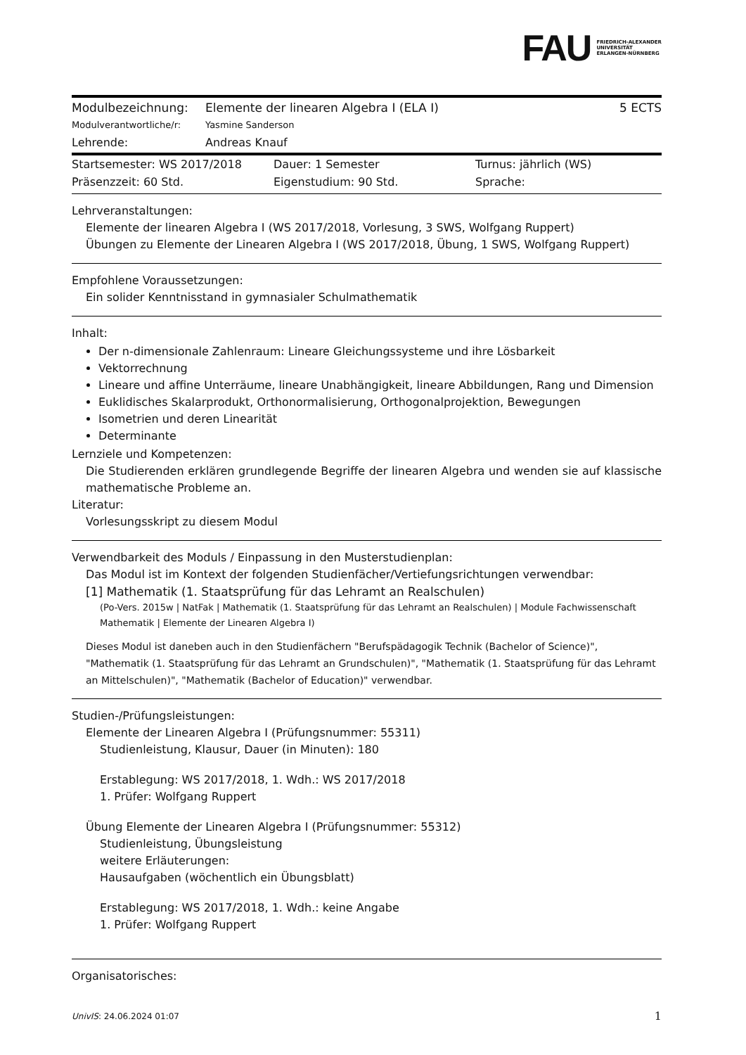FAU FRIEDRICH-ALEXANDER
UNIVERSITÄT
ERLANGEN-NÜRNBERG
Modulbezeichnung: Elemente der linearen Algebra I (ELA I) 5 ECTS
Modulverantwortliche/r: Yasmine Sanderson
Lehrende: Andreas Knauf
Startsemester: WS 2017/2018 Dauer: 1 Semester Turnus: jährlich (WS)
Präsenzzeit: 60 Std. Eigenstudium: 90 Std. Sprache:
Lehrveranstaltungen:
Elemente der linearen Algebra I (WS 2017/2018, Vorlesung, 3 SWS, Wolfgang Ruppert)
Übungen zu Elemente der Linearen Algebra I (WS 2017/2018, Übung, 1 SWS, Wolfgang Ruppert)
Empfohlene Voraussetzungen:
Ein solider Kenntnisstand in gymnasialer Schulmathematik
Inhalt:
Der n-dimensionale Zahlenraum: Lineare Gleichungssysteme und ihre Lösbarkeit
Vektorrechnung
Lineare und affine Unterräume, lineare Unabhängigkeit, lineare Abbildungen, Rang und Dimension
Euklidisches Skalarprodukt, Orthonormalisierung, Orthogonalprojektion, Bewegungen
Isometrien und deren Linearität
Determinante
Lernziele und Kompetenzen:
Die Studierenden erklären grundlegende Begriffe der linearen Algebra und wenden sie auf klassische mathematische Probleme an.
Literatur:
Vorlesungsskript zu diesem Modul
Verwendbarkeit des Moduls / Einpassung in den Musterstudienplan:
Das Modul ist im Kontext der folgenden Studienfächer/Vertiefungsrichtungen verwendbar:
[1] Mathematik (1. Staatsprüfung für das Lehramt an Realschulen)
(Po-Vers. 2015w | NatFak | Mathematik (1. Staatsprüfung für das Lehramt an Realschulen) | Module Fachwissenschaft Mathematik | Elemente der Linearen Algebra I)
Dieses Modul ist daneben auch in den Studienfächern "Berufspädagogik Technik (Bachelor of Science)", "Mathematik (1. Staatsprüfung für das Lehramt an Grundschulen)", "Mathematik (1. Staatsprüfung für das Lehramt an Mittelschulen)", "Mathematik (Bachelor of Education)" verwendbar.
Studien-/Prüfungsleistungen:
Elemente der Linearen Algebra I (Prüfungsnummer: 55311)
Studienleistung, Klausur, Dauer (in Minuten): 180
Erstablegung: WS 2017/2018, 1. Wdh.: WS 2017/2018
1. Prüfer: Wolfgang Ruppert
Übung Elemente der Linearen Algebra I (Prüfungsnummer: 55312)
Studienleistung, Übungsleistung
weitere Erläuterungen:
Hausaufgaben (wöchentlich ein Übungsblatt)
Erstablegung: WS 2017/2018, 1. Wdh.: keine Angabe
1. Prüfer: Wolfgang Ruppert
Organisatorisches:
UnivIS: 24.06.2024 01:07 1